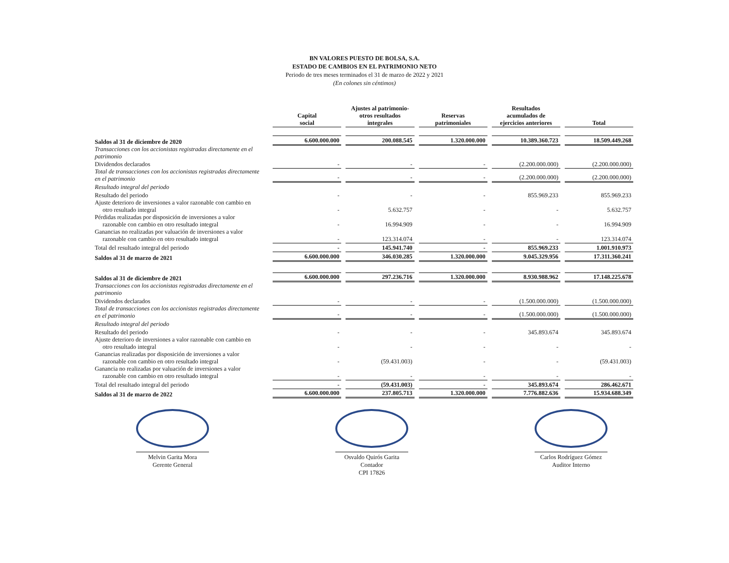BN VALORES PUESTO DE BOLSA, S.A.
ESTADO DE CAMBIOS EN EL PATRIMONIO NETO
Periodo de tres meses terminados el 31 de marzo de 2022 y 2021
(En colones sin céntimos)
| | Capital social | Ajustes al patrimonio- otros resultados integrales | Reservas patrimoniales | Resultados acumulados de ejercicios anteriores | Total |
| Saldos al 31 de diciembre de 2020 | 6.600.000.000 | 200.088.545 | 1.320.000.000 | 10.389.360.723 | 18.509.449.268 |
| Transacciones con los accionistas registradas directamente en el patrimonio | | | | | |
| Dividendos declarados | - | - | - | (2.200.000.000) | (2.200.000.000) |
| Total de transacciones con los accionistas registradas directamente en el patrimonio | - | - | - | (2.200.000.000) | (2.200.000.000) |
| Resultado integral del periodo | | | | | |
| Resultado del periodo | - | - | - | 855.969.233 | 855.969.233 |
| Ajuste deterioro de inversiones a valor razonable con cambio en otro resultado integral | - | 5.632.757 | - | - | 5.632.757 |
| Pérdidas realizadas por disposición de inversiones a valor razonable con cambio en otro resultado integral | - | 16.994.909 | - | - | 16.994.909 |
| Ganancias no realizadas por valuación de inversiones a valor razonable con cambio en otro resultado integral | - | 123.314.074 | - | - | 123.314.074 |
| Total del resultado integral del periodo | - | 145.941.740 | - | 855.969.233 | 1.001.910.973 |
| Saldos al 31 de marzo de 2021 | 6.600.000.000 | 346.030.285 | 1.320.000.000 | 9.045.329.956 | 17.311.360.241 |
| Saldos al 31 de diciembre de 2021 | 6.600.000.000 | 297.236.716 | 1.320.000.000 | 8.930.988.962 | 17.148.225.678 |
| Transacciones con los accionistas registradas directamente en el patrimonio | | | | | |
| Dividendos declarados | - | - | - | (1.500.000.000) | (1.500.000.000) |
| Total de transacciones con los accionistas registradas directamente en el patrimonio | - | - | - | (1.500.000.000) | (1.500.000.000) |
| Resultado integral del periodo | | | | | |
| Resultado del periodo | - | - | - | 345.893.674 | 345.893.674 |
| Ajuste deterioro de inversiones a valor razonable con cambio en otro resultado integral | - | - | - | - | - |
| Ganancias realizadas por disposición de inversiones a valor razonable con cambio en otro resultado integral | - | (59.431.003) | - | - | (59.431.003) |
| Ganancia no realizadas por valuación de inversiones a valor razonable con cambio en otro resultado integral | - | - | - | - | - |
| Total del resultado integral del periodo | - | (59.431.003) | - | 345.893.674 | 286.462.671 |
| Saldos al 31 de marzo de 2022 | 6.600.000.000 | 237.805.713 | 1.320.000.000 | 7.776.882.636 | 15.934.688.349 |
Melvin Garita Mora
Gerente General
Osvaldo Quirós Garita
Contador
CPI 17826
Carlos Rodríguez Gómez
Auditor Interno